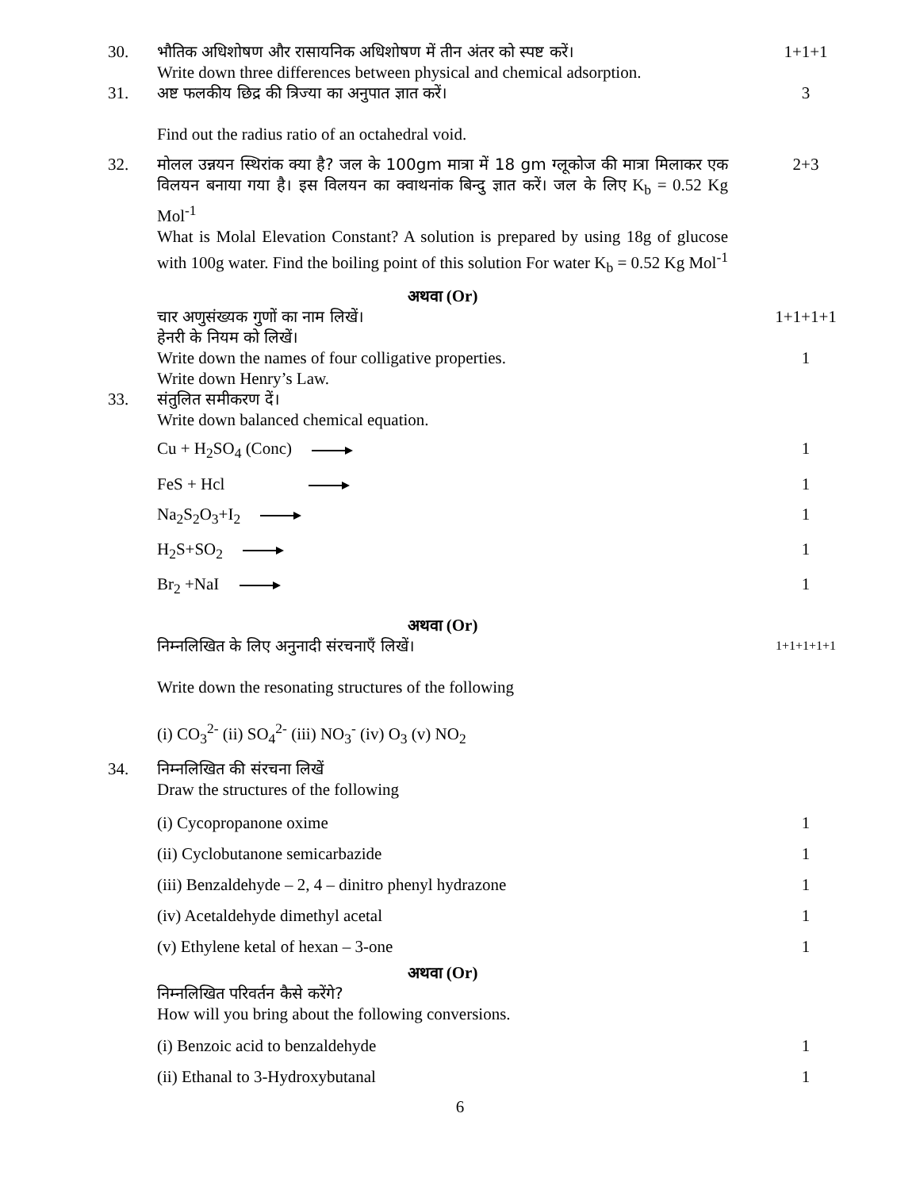30. भौतिक अधिशोषण और रासायनिक अधिशोषण में तीन अंतर को स्पष्ट करें।
Write down three differences between physical and chemical adsorption.
1+1+1
31. अष्ट फलकीय छिद्र की त्रिज्या का अनुपात ज्ञात करें।
Find out the radius ratio of an octahedral void.
3
32. मोलल उन्नयन स्थिरांक क्या है? जल के 100gm मात्रा में 18 gm ग्लूकोज की मात्रा मिलाकर एक विलयन बनाया गया है। इस विलयन का क्वाथनांक बिन्दु ज्ञात करें। जल के लिए K<sub>b</sub> = 0.52 Kg Mol<sup>-1</sup>
What is Molal Elevation Constant? A solution is prepared by using 18g of glucose with 100g water. Find the boiling point of this solution For water K<sub>b</sub> = 0.52 Kg Mol<sup>-1</sup>
2+3
अथवा (Or)
चार अणुसंख्यक गुणों का नाम लिखें।
हेनरी के नियम को लिखें।
Write down the names of four colligative properties.
Write down Henry’s Law.
1+1+1+1
1
33. संतुलित समीकरण दें।
Write down balanced chemical equation.
Cu + H<sub>2</sub>SO<sub>4</sub> (Conc) 1
FeS + Hcl 1
Na<sub>2</sub>S<sub>2</sub>O<sub>3</sub>+I<sub>2</sub> 1
H<sub>2</sub>S+SO<sub>2</sub> 1
Br<sub>2</sub> +NaI 1
अथवा (Or)
निम्नलिखित के लिए अनुनादी संरचनाएँ लिखें।
Write down the resonating structures of the following
(i) CO<sub>3</sub><sup>2-</sup> (ii) SO<sub>4</sub><sup>2-</sup> (iii) NO<sub>3</sub><sup>-</sup> (iv) O<sub>3</sub> (v) NO<sub>2</sub>
1+1+1+1+1
34. निम्नलिखित की संरचना लिखें
Draw the structures of the following
(i) Cycopropanone oxime
(ii) Cyclobutanone semicarbazide
(iii) Benzaldehyde – 2, 4 – dinitro phenyl hydrazone
(iv) Acetaldehyde dimethyl acetal
(v) Ethylene ketal of hexan – 3-one
1
1
1
1
1
अथवा (Or)
निम्नलिखित परिवर्तन कैसे करेंगे?
How will you bring about the following conversions.
(i) Benzoic acid to benzaldehyde
(ii) Ethanal to 3-Hydroxybutanal
1
1
6